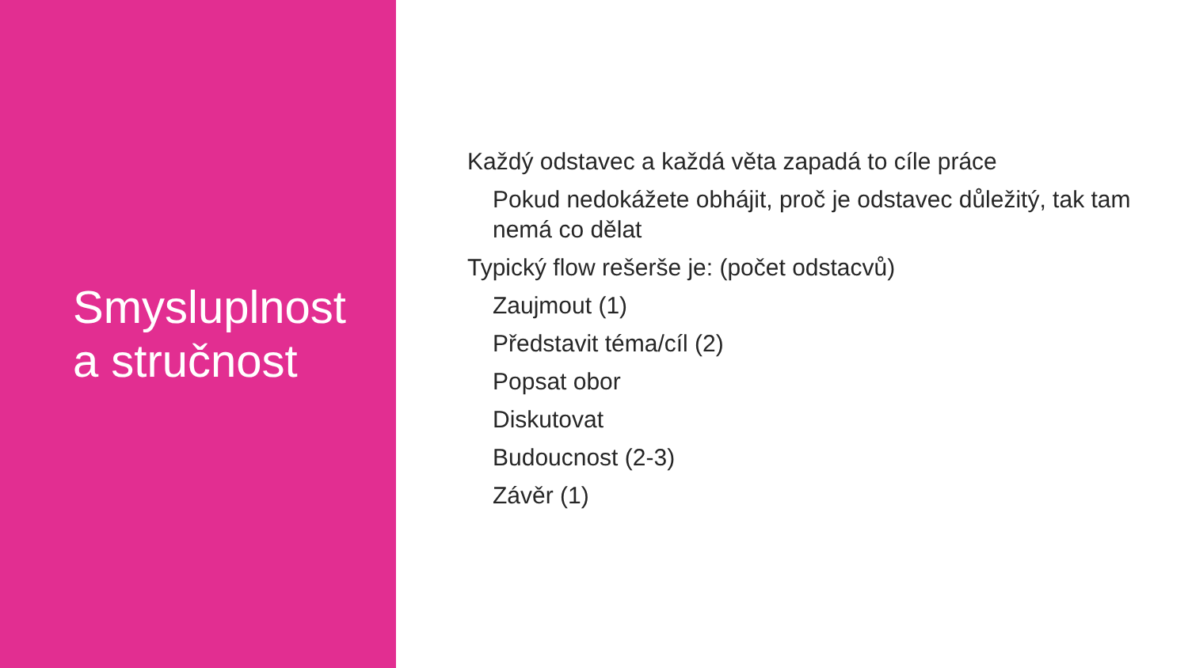Smysluplnost
a stručnost
Každý odstavec a každá věta zapadá to cíle práce
Pokud nedokážete obhájit, proč je odstavec důležitý, tak tam nemá co dělat
Typický flow rešerše je: (počet odstacvů)
Zaujmout (1)
Představit téma/cíl (2)
Popsat obor
Diskutovat
Budoucnost (2-3)
Závěr (1)